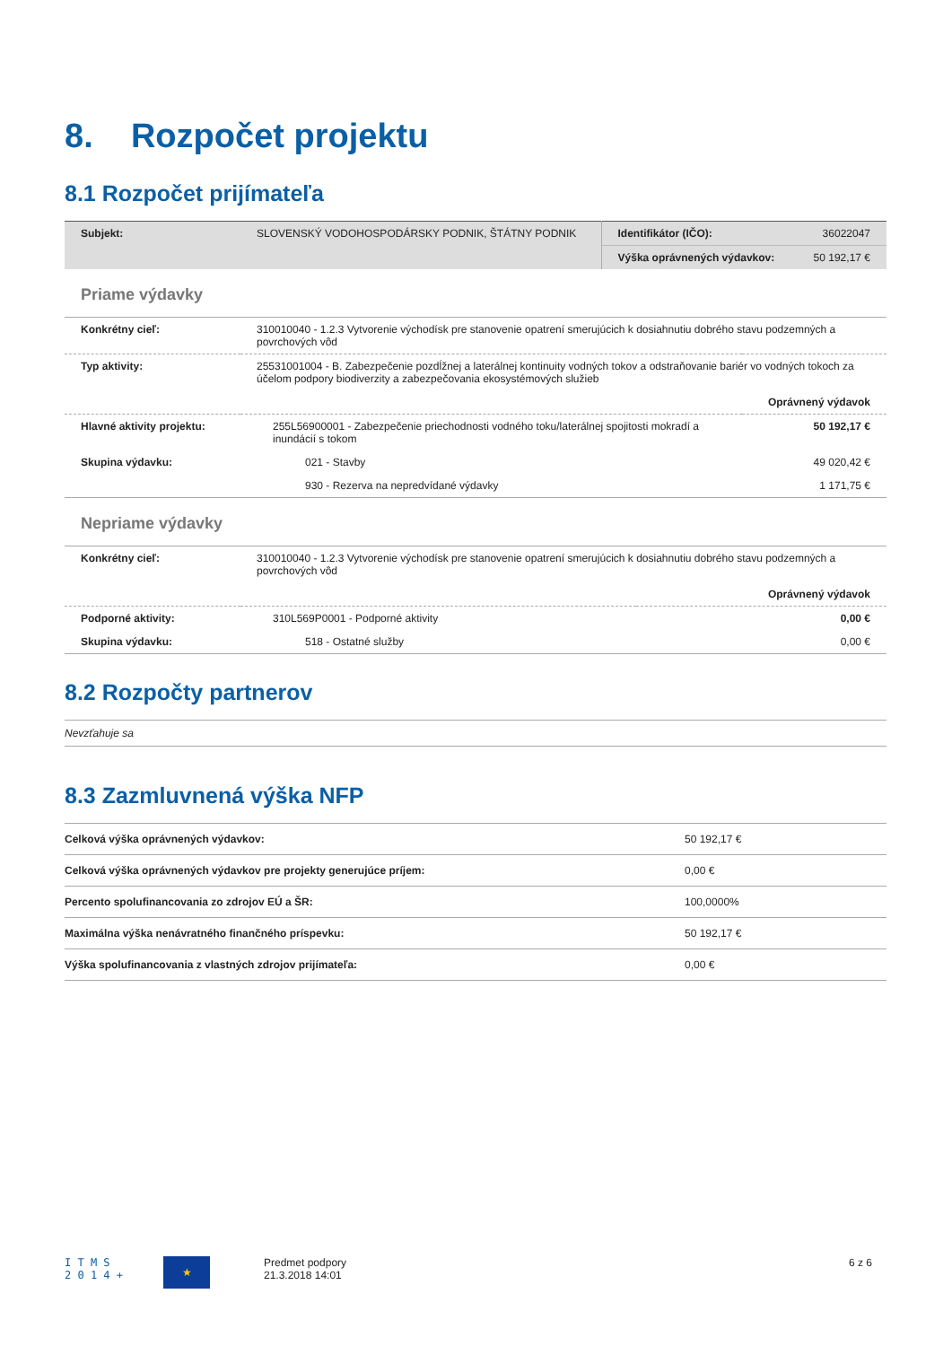8. Rozpočet projektu
8.1 Rozpočet prijímateľa
| Subjekt: | SLOVENSKÝ VODOHOSPODÁRSKY PODNIK, ŠTÁTNY PODNIK | Identifikátor (IČO): | 36022047 |
| | | Výška oprávnených výdavkov: | 50 192,17 € |
Priame výdavky
| Konkrétny cieľ: | 310010040 - 1.2.3 Vytvorenie východísk pre stanovenie opatrení smerujúcich k dosiahnutiu dobrého stavu podzemných a povrchových vôd | |
| Typ aktivity: | 25531001004 - B. Zabezpečenie pozdĺžnej a laterálnej kontinuity vodných tokov a odstraňovanie bariér vo vodných tokoch za účelom podpory biodiverzity a zabezpečovania ekosystémových služieb | |
| | | Oprávnený výdavok |
| Hlavné aktivity projektu: | 255L56900001 - Zabezpečenie priechodnosti vodného toku/laterálnej spojitosti mokradí a inundácií s tokom | 50 192,17 € |
| Skupina výdavku: | 021 - Stavby | 49 020,42 € |
| | 930 - Rezerva na nepredvídané výdavky | 1 171,75 € |
Nepriame výdavky
| Konkrétny cieľ: | 310010040 - 1.2.3 Vytvorenie východísk pre stanovenie opatrení smerujúcich k dosiahnutiu dobrého stavu podzemných a povrchových vôd | |
| | | Oprávnený výdavok |
| Podporné aktivity: | 310L569P0001 - Podporné aktivity | 0,00 € |
| Skupina výdavku: | 518 - Ostatné služby | 0,00 € |
8.2 Rozpočty partnerov
Nevzťahuje sa
8.3 Zazmluvnená výška NFP
| Celková výška oprávnených výdavkov: | 50 192,17 € |
| Celková výška oprávnených výdavkov pre projekty generujúce príjem: | 0,00 € |
| Percento spolufinancovania zo zdrojov EÚ a ŠR: | 100,0000% |
| Maximálna výška nenávratného finančného príspevku: | 50 192,17 € |
| Výška spolufinancovania z vlastných zdrojov prijímateľa: | 0,00 € |
I T M S
2 0 1 4 +
★
Predmet podpory
21.3.2018 14:01
6 z 6